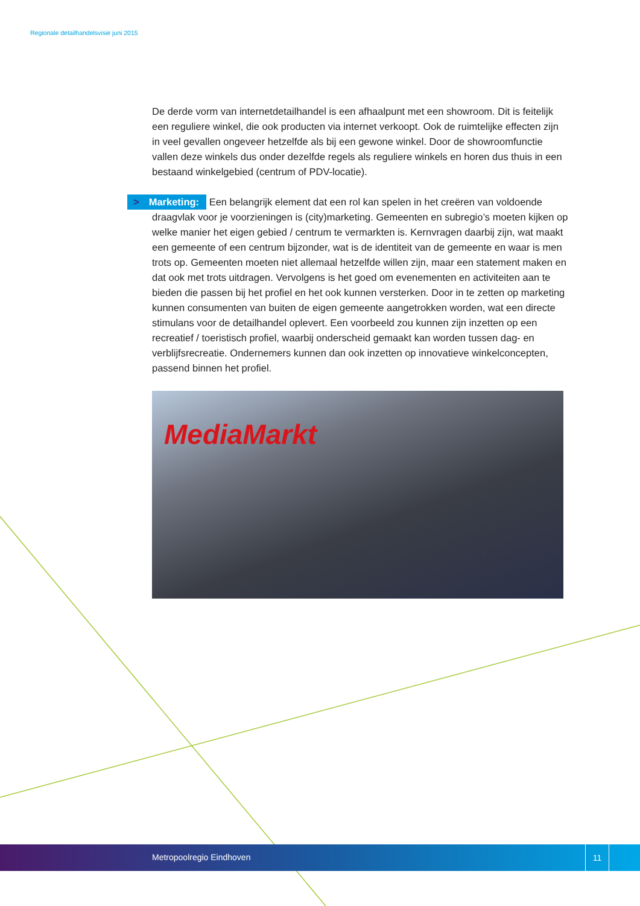Regionale detailhandelsvisie juni 2015
De derde vorm van internetdetailhandel is een afhaalpunt met een showroom. Dit is feitelijk een reguliere winkel, die ook producten via internet verkoopt. Ook de ruimtelijke effecten zijn in veel gevallen ongeveer hetzelfde als bij een gewone winkel. Door de showroomfunctie vallen deze winkels dus onder dezelfde regels als reguliere winkels en horen dus thuis in een bestaand winkelgebied (centrum of PDV-locatie).
> Marketing: Een belangrijk element dat een rol kan spelen in het creëren van voldoende draagvlak voor je voorzieningen is (city)marketing. Gemeenten en subregio’s moeten kijken op welke manier het eigen gebied / centrum te vermarkten is. Kernvragen daarbij zijn, wat maakt een gemeente of een centrum bijzonder, wat is de identiteit van de gemeente en waar is men trots op. Gemeenten moeten niet allemaal hetzelfde willen zijn, maar een statement maken en dat ook met trots uitdragen. Vervolgens is het goed om evenementen en activiteiten aan te bieden die passen bij het profiel en het ook kunnen versterken. Door in te zetten op marketing kunnen consumenten van buiten de eigen gemeente aangetrokken worden, wat een directe stimulans voor de detailhandel oplevert. Een voorbeeld zou kunnen zijn inzetten op een recreatief / toeristisch profiel, waarbij onderscheid gemaakt kan worden tussen dag- en verblijfsrecreatie. Ondernemers kunnen dan ook inzetten op innovatieve winkelconcepten, passend binnen het profiel.
MediaMarkt
Metropoolregio Eindhoven
11